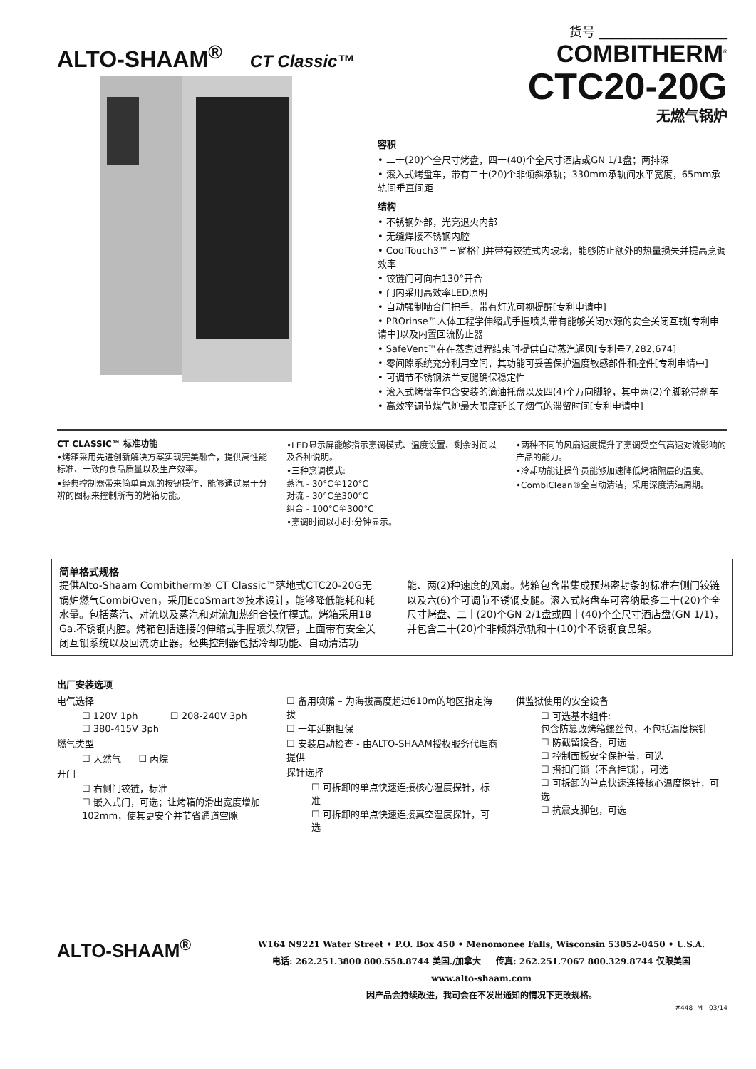ALTO-SHAAM<sup>®</sup> CT Classic™
货号 ____________________
COMBITHERM<sup>®</sup>
CTC20-20G
无燃气锅炉
容积
• 二十(20)个全尺寸烤盘，四十(40)个全尺寸酒店或GN 1/1盘；两排深
• 滚入式烤盘车，带有二十(20)个非倾斜承轨；330mm承轨间水平宽度，65mm承轨间垂直间距
结构
• 不锈钢外部，光亮退火内部
• 无缝焊接不锈钢内腔
• CoolTouch3™三窗格门并带有铰链式内玻璃，能够防止额外的热量损失并提高烹调效率
• 铰链门可向右130°开合
• 门内采用高效率LED照明
• 自动强制啮合门把手，带有灯光可视提醒[专利申请中]
• PROrinse™人体工程学伸缩式手握喷头带有能够关闭水源的安全关闭互锁[专利申请中]以及内置回流防止器
• SafeVent™在在蒸煮过程结束时提供自动蒸汽通风[专利号7,282,674]
• 零间隙系统充分利用空间，其功能可妥善保护温度敏感部件和控件[专利申请中]
• 可调节不锈钢法兰支腿确保稳定性
• 滚入式烤盘车包含安装的滴油托盘以及四(4)个万向脚轮，其中两(2)个脚轮带刹车
• 高效率调节煤气炉最大限度延长了烟气的滞留时间[专利申请中]
CT CLASSIC™ 标准功能
•烤箱采用先进创新解决方案实现完美融合，提供高性能标准、一致的食品质量以及生产效率。
•经典控制器带来简单直观的按钮操作，能够通过易于分辨的图标来控制所有的烤箱功能。
•LED显示屏能够指示烹调模式、温度设置、剩余时间以及各种说明。
•三种烹调模式:
蒸汽 - 30°C至120°C
对流 - 30°C至300°C
组合 - 100°C至300°C
•烹调时间以小时:分钟显示。
•两种不同的风扇速度提升了烹调受空气高速对流影响的产品的能力。
•冷却功能让操作员能够加速降低烤箱隔层的温度。
•CombiClean®全自动清洁，采用深度清洁周期。
简单格式规格
提供Alto-Shaam Combitherm® CT Classic™落地式CTC20-20G无锅炉燃气CombiOven，采用EcoSmart®技术设计，能够降低能耗和耗水量。包括蒸汽、对流以及蒸汽和对流加热组合操作模式。烤箱采用18 Ga.不锈钢内腔。烤箱包括连接的伸缩式手握喷头软管，上面带有安全关闭互锁系统以及回流防止器。经典控制器包括冷却功能、自动清洁功能、两(2)种速度的风扇。烤箱包含带集成预热密封条的标准右侧门铰链以及六(6)个可调节不锈钢支腿。滚入式烤盘车可容纳最多二十(20)个全尺寸烤盘、二十(20)个GN 2/1盘或四十(40)个全尺寸酒店盘(GN 1/1)，并包含二十(20)个非倾斜承轨和十(10)个不锈钢食品架。
出厂安装选项
电气选择
☐ 120V 1ph ☐ 208-240V 3ph
☐ 380-415V 3ph
燃气类型
☐ 天然气 ☐ 丙烷
开门
☐ 右侧门铰链，标准
☐ 嵌入式门，可选；让烤箱的滑出宽度增加102mm，使其更安全并节省通道空隙
☐ 备用喷嘴 – 为海拔高度超过610m的地区指定海拔
☐ 一年延期担保
☐ 安装启动检查 - 由ALTO-SHAAM授权服务代理商提供
探针选择
☐ 可拆卸的单点快速连接核心温度探针，标准
☐ 可拆卸的单点快速连接真空温度探针，可选
供监狱使用的安全设备
☐ 可选基本组件:
包含防篡改烤箱螺丝包，不包括温度探针
☐ 防截留设备，可选
☐ 控制面板安全保护盖，可选
☐ 搭扣门锁（不含挂锁），可选
☐ 可拆卸的单点快速连接核心温度探针，可选
☐ 抗震支脚包，可选
ALTO-SHAAM<sup>®</sup>
W164 N9221 Water Street • P.O. Box 450 • Menomonee Falls, Wisconsin 53052-0450 • U.S.A.
电话: 262.251.3800 800.558.8744 美国./加拿大 传真: 262.251.7067 800.329.8744 仅限美国
www.alto-shaam.com
因产品会持续改进，我司会在不发出通知的情况下更改规格。
#448- M - 03/14